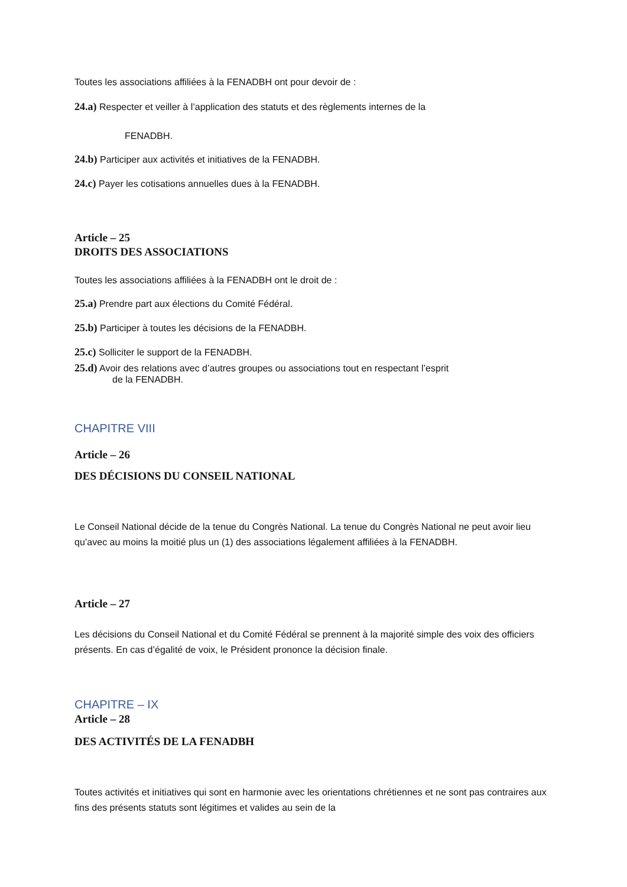Toutes les associations affiliées à la FENADBH ont pour devoir de :
24.a) Respecter et veiller à l’application des statuts et des règlements internes de la
FENADBH.
24.b) Participer aux activités et initiatives de la FENADBH.
24.c) Payer les cotisations annuelles dues à la FENADBH.
Article – 25
DROITS DES ASSOCIATIONS
Toutes les associations affiliées à la FENADBH ont le droit de :
25.a) Prendre part aux élections du Comité Fédéral.
25.b) Participer à toutes les décisions de la FENADBH.
25.c) Solliciter le support de la FENADBH.
25.d) Avoir des relations avec d’autres groupes ou associations tout en respectant l’esprit
de la FENADBH.
CHAPITRE VIII
Article – 26
DES DÉCISIONS DU CONSEIL NATIONAL
Le Conseil National décide de la tenue du Congrès National. La tenue du Congrès National ne peut avoir lieu qu’avec au moins la moitié plus un (1) des associations légalement affiliées à la FENADBH.
Article – 27
Les décisions du Conseil National et du Comité Fédéral se prennent à la majorité simple des voix des officiers présents. En cas d’égalité de voix, le Président prononce la décision finale.
CHAPITRE – IX
Article – 28
DES ACTIVITÉS DE LA FENADBH
Toutes activités et initiatives qui sont en harmonie avec les orientations chrétiennes et ne sont pas contraires aux fins des présents statuts sont légitimes et valides au sein de la